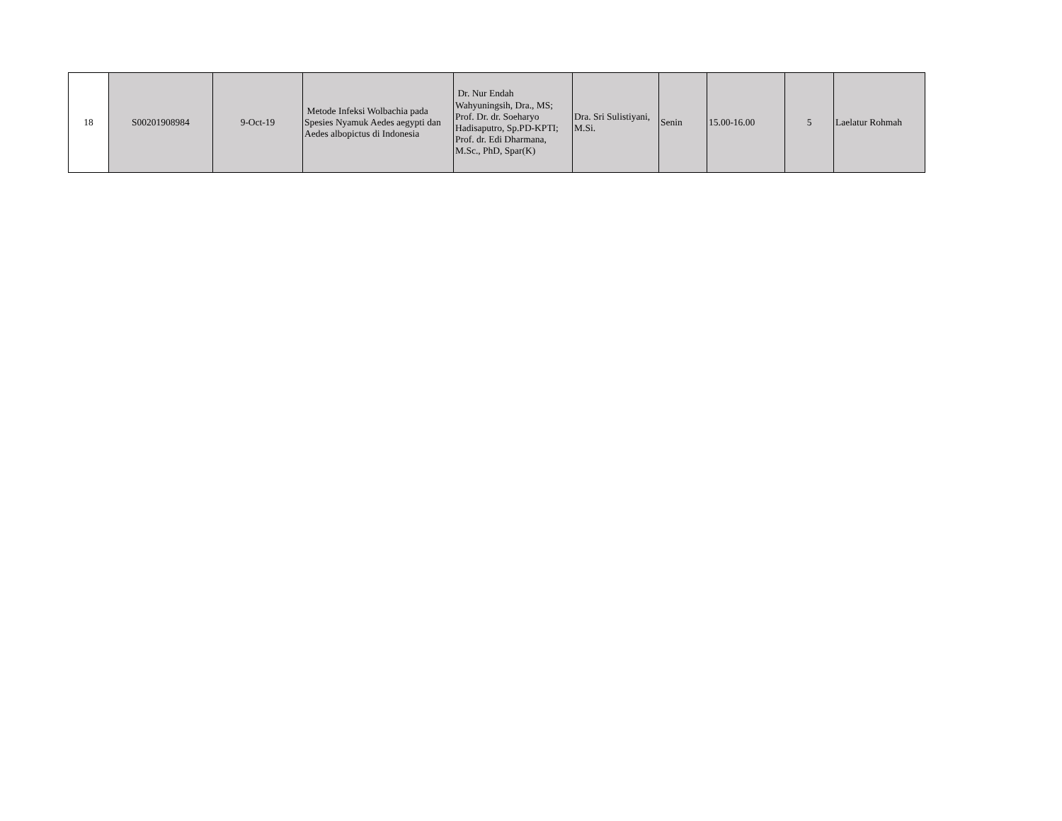| 18 | S00201908984 | 9-Oct-19 | Metode Infeksi Wolbachia pada Spesies Nyamuk Aedes aegypti dan Aedes albopictus di Indonesia | Dr. Nur Endah Wahyuningsih, Dra., MS; Prof. Dr. dr. Soeharyo Hadisaputro, Sp.PD-KPTI; Prof. dr. Edi Dharmana, M.Sc., PhD, Spar(K) | Dra. Sri Sulistiyani, M.Si. | Senin | 15.00-16.00 | 5 | Laelatur Rohmah |